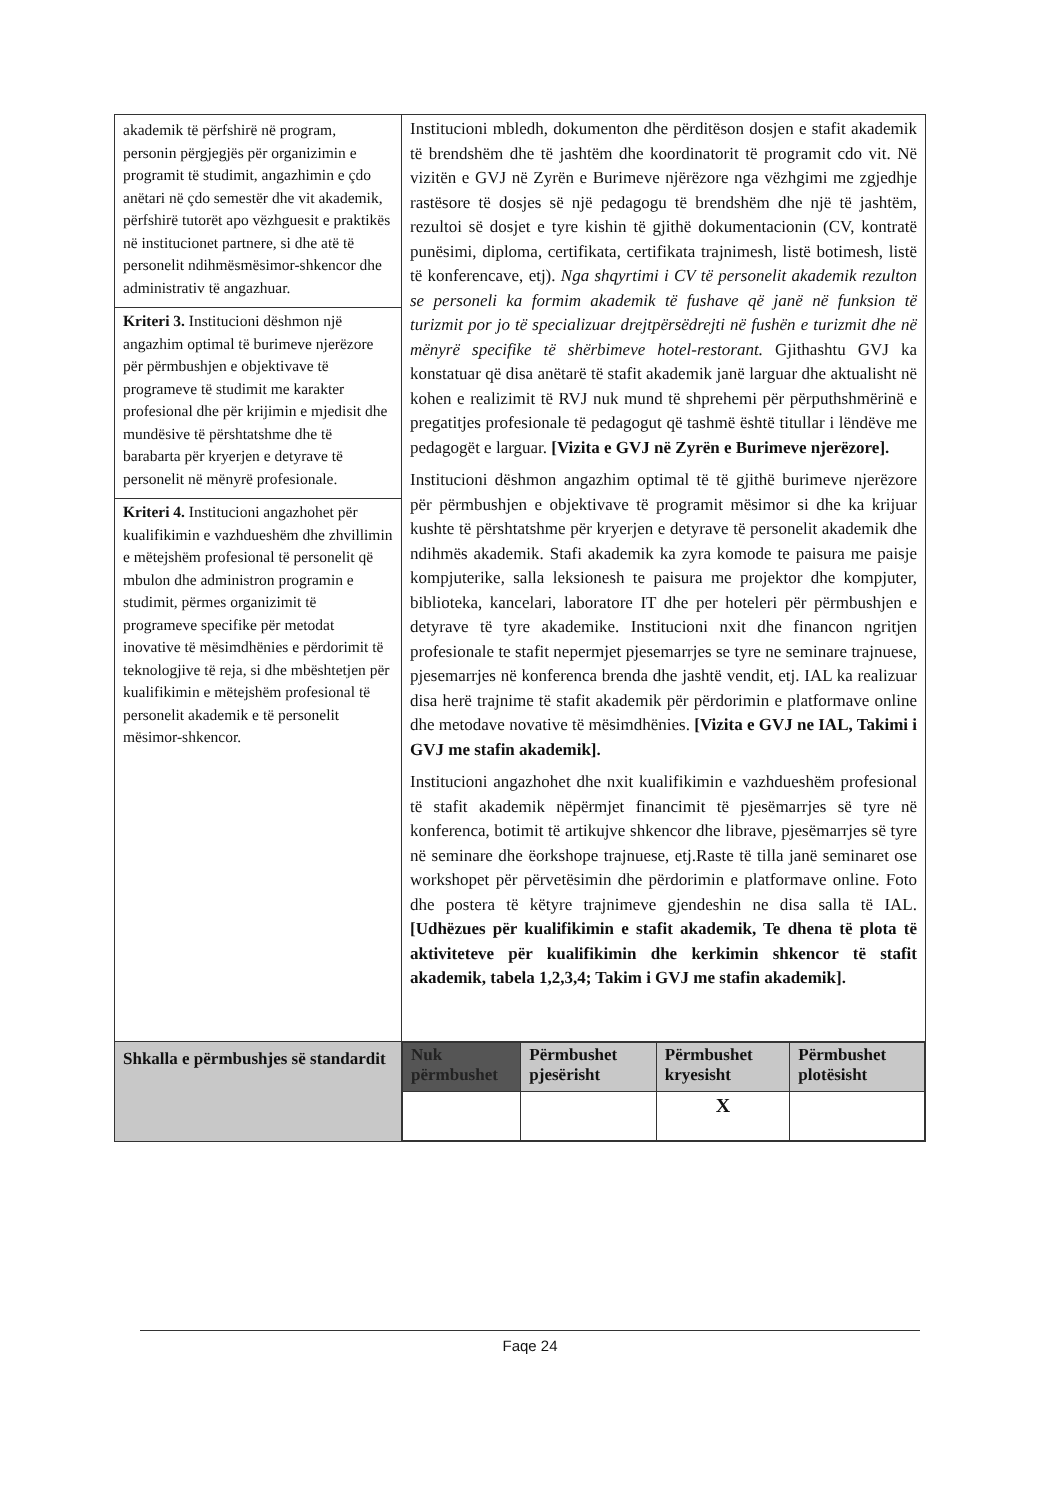| akademik të përfshirë në program, personin përgjegjës për organizimin e programit të studimit, angazhimin e çdo anëtari në çdo semestër dhe vit akademik, përfshirë tutorët apo vëzhguesit e praktikës në institucionet partnere, si dhe atë të personelit ndihmësmësimor-shkencor dhe administrativ të angazhuar. Kriteri 3. Institucioni dëshmon një angazhim optimal të burimeve njerëzore për përmbushjen e objektivave të programeve të studimit me karakter profesional dhe për krijimin e mjedisit dhe mundësive të përshtatshme dhe të barabarta për kryerjen e detyrave të personelit në mënyrë profesionale. Kriteri 4. Institucioni angazhohet për kualifikimin e vazhdueshëm dhe zhvillimin e mëtejshëm profesional të personelit që mbulon dhe administron programin e studimit, përmes organizimit të programeve specifike për metodat inovative të mësimdhënies e përdorimit të teknologjive të reja, si dhe mbështetjen për kualifikimin e mëtejshëm profesional të personelit akademik e të personelit mësimor-shkencor. | Institucioni mbledh, dokumenton dhe përditëson dosjen e stafit akademik të brendshëm dhe të jashtëm dhe koordinatorit të programit cdo vit. Në vizitën e GVJ në Zyrën e Burimeve njërëzore nga vëzhgimi me zgjedhje rastësore të dosjes së një pedagogu të brendshëm dhe një të jashtëm, rezultoi së dosjet e tyre kishin të gjithë dokumentacionin (CV, kontratë punësimi, diploma, certifikata, certifikata trajnimesh, listë botimesh, listë të konferencave, etj). Nga shqyrtimi i CV të personelit akademik rezulton se personeli ka formim akademik të fushave që janë në funksion të turizmit por jo të specializuar drejtpërsëdrejti në fushën e turizmit dhe në mënyrë specifike të shërbimeve hotel-restorant. Gjithashtu GVJ ka konstatuar që disa anëtarë të stafit akademik janë larguar dhe aktualisht në kohen e realizimit të RVJ nuk mund të shprehemi për përputhshmërinë e pregatitjes profesionale të pedagogut që tashmë është titullar i lëndëve me pedagogët e larguar. [Vizita e GVJ në Zyrën e Burimeve njerëzore]. Institucioni dëshmon angazhim optimal të të gjithë burimeve njerëzore për përmbushjen e objektivave të programit mësimor si dhe ka krijuar kushte të përshtatshme për kryerjen e detyrave të personelit akademik dhe ndihmës akademik. Stafi akademik ka zyra komode te paisura me paisje kompjuterike, salla leksionesh te paisura me projektor dhe kompjuter, biblioteka, kancelari, laboratore IT dhe per hoteleri për përmbushjen e detyrave të tyre akademike. Institucioni nxit dhe financon ngritjen profesionale te stafit nepermjet pjesemarrjes se tyre ne seminare trajnuese, pjesemarrjes në konferenca brenda dhe jashtë vendit, etj. IAL ka realizuar disa herë trajnime të stafit akademik për përdorimin e platformave online dhe metodave novative të mësimdhënies. [Vizita e GVJ ne IAL, Takimi i GVJ me stafin akademik]. Institucioni angazhohet dhe nxit kualifikimin e vazhdueshëm profesional të stafit akademik nëpërmjet financimit të pjesëmarrjes së tyre në konferenca, botimit të artikujve shkencor dhe librave, pjesëmarrjes së tyre në seminare dhe ëorkshope trajnuese, etj.Raste të tilla janë seminaret ose workshopet për përvetësimin dhe përdorimin e platformave online. Foto dhe postera të këtyre trajnimeve gjendeshin ne disa salla të IAL. [Udhëzues për kualifikimin e stafit akademik, Te dhena të plota të aktiviteteve për kualifikimin dhe kerkimin shkencor të stafit akademik, tabela 1,2,3,4; Takim i GVJ me stafin akademik]. |
| Shkalla e përmbushjes së standardit | / Nuk përmbushet / Përmbushet pjesërisht / Përmbushet kryesisht / Përmbushet plotësisht / / / / X / / |
Faqe 24